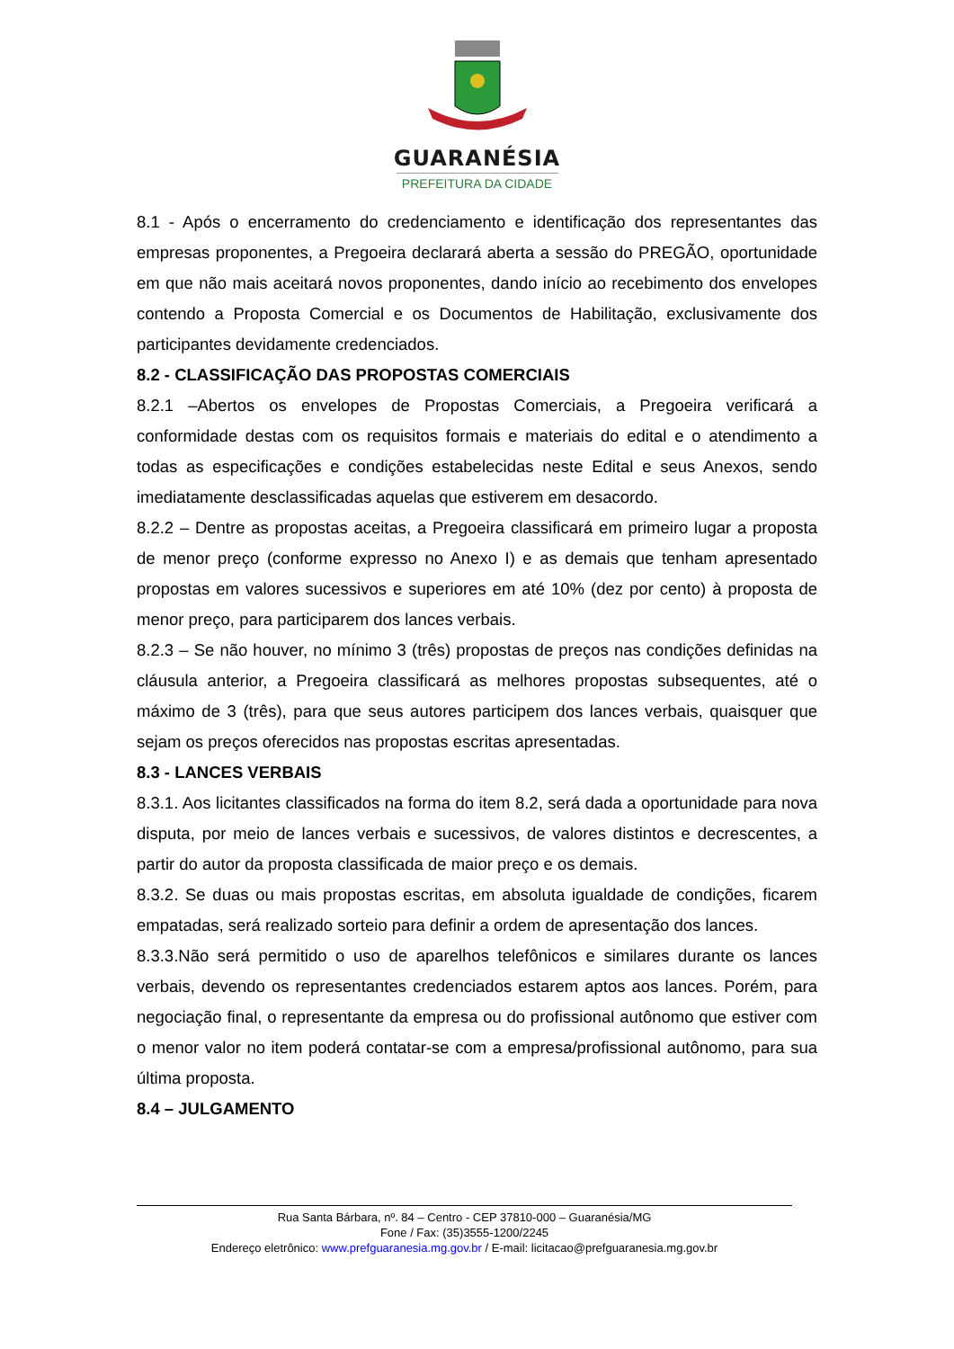GUARANÉSIA
PREFEITURA DA CIDADE
8.1 - Após o encerramento do credenciamento e identificação dos representantes das empresas proponentes, a Pregoeira declarará aberta a sessão do PREGÃO, oportunidade em que não mais aceitará novos proponentes, dando início ao recebimento dos envelopes contendo a Proposta Comercial e os Documentos de Habilitação, exclusivamente dos participantes devidamente credenciados.
8.2 - CLASSIFICAÇÃO DAS PROPOSTAS COMERCIAIS
8.2.1 –Abertos os envelopes de Propostas Comerciais, a Pregoeira verificará a conformidade destas com os requisitos formais e materiais do edital e o atendimento a todas as especificações e condições estabelecidas neste Edital e seus Anexos, sendo imediatamente desclassificadas aquelas que estiverem em desacordo.
8.2.2 – Dentre as propostas aceitas, a Pregoeira classificará em primeiro lugar a proposta de menor preço (conforme expresso no Anexo I) e as demais que tenham apresentado propostas em valores sucessivos e superiores em até 10% (dez por cento) à proposta de menor preço, para participarem dos lances verbais.
8.2.3 – Se não houver, no mínimo 3 (três) propostas de preços nas condições definidas na cláusula anterior, a Pregoeira classificará as melhores propostas subsequentes, até o máximo de 3 (três), para que seus autores participem dos lances verbais, quaisquer que sejam os preços oferecidos nas propostas escritas apresentadas.
8.3 - LANCES VERBAIS
8.3.1. Aos licitantes classificados na forma do item 8.2, será dada a oportunidade para nova disputa, por meio de lances verbais e sucessivos, de valores distintos e decrescentes, a partir do autor da proposta classificada de maior preço e os demais.
8.3.2. Se duas ou mais propostas escritas, em absoluta igualdade de condições, ficarem empatadas, será realizado sorteio para definir a ordem de apresentação dos lances.
8.3.3.Não será permitido o uso de aparelhos telefônicos e similares durante os lances verbais, devendo os representantes credenciados estarem aptos aos lances. Porém, para negociação final, o representante da empresa ou do profissional autônomo que estiver com o menor valor no item poderá contatar-se com a empresa/profissional autônomo, para sua última proposta.
8.4 – JULGAMENTO
Rua Santa Bárbara, nº. 84 – Centro - CEP 37810-000 – Guaranésia/MG
Fone / Fax: (35)3555-1200/2245
Endereço eletrônico: www.prefguaranesia.mg.gov.br / E-mail: licitacao@prefguaranesia.mg.gov.br